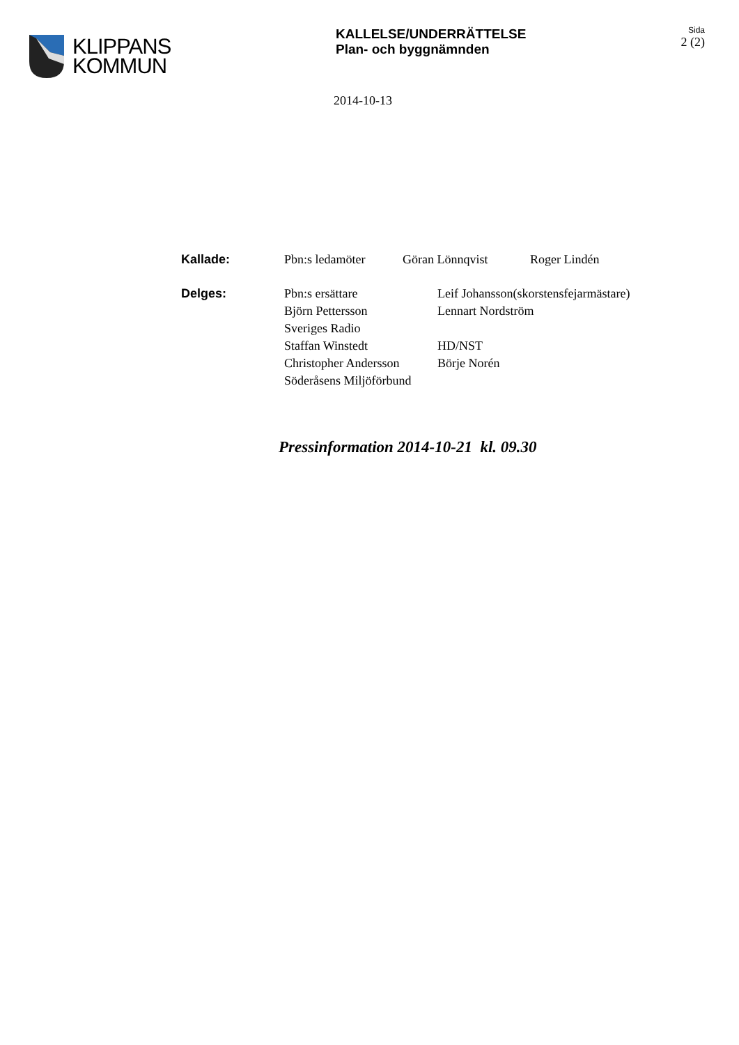KLIPPANS
KOMMUN
KALLELSE/UNDERRÄTTELSE
Plan- och byggnämnden
Sida
2 (2)
2014-10-13
Kallade: Pbn:s ledamöter Göran Lönnqvist Roger Lindén
Delges: Pbn:s ersättare
Björn Pettersson
Sveriges Radio
Staffan Winstedt
Christopher Andersson
Söderåsens Miljöförbund
Leif Johansson(skorstensfejarmästare)
Lennart Nordström
HD/NST
Börje Norén
Pressinformation 2014-10-21 kl. 09.30